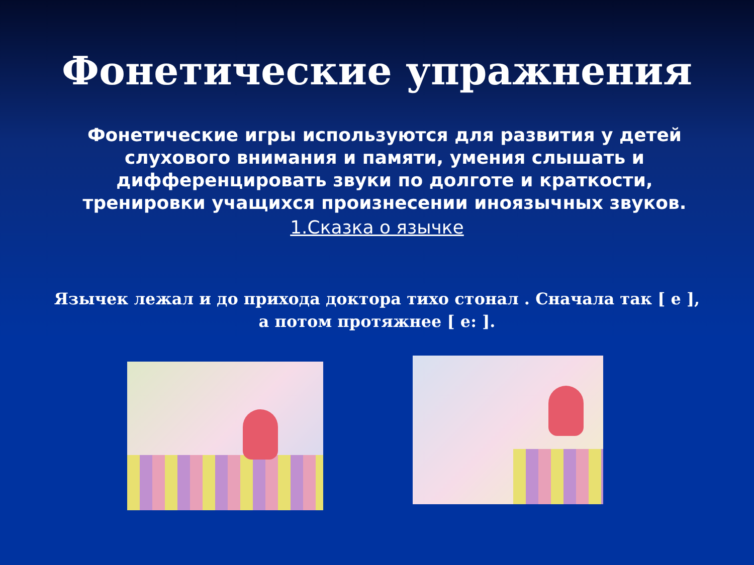Фонетические упражнения
Фонетические игры используются для развития у детей слухового внимания и памяти, умения слышать и дифференцировать звуки по долготе и краткости, тренировки учащихся произнесении иноязычных звуков.
1.Сказка о язычке
Язычек лежал и до прихода доктора тихо стонал . Сначала так [ е ], а потом протяжнее [ е: ].